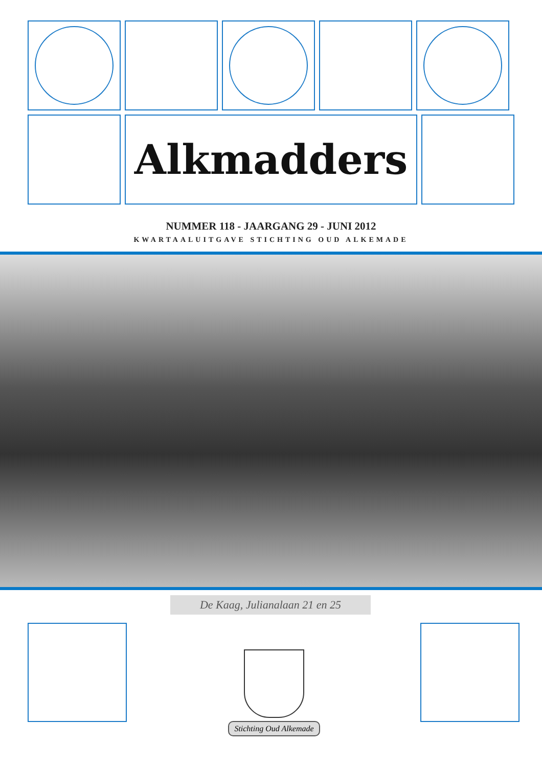Alkmadders
NUMMER 118 - JAARGANG 29 - JUNI 2012
KWARTAALUITGAVE STICHTING OUD ALKEMADE
De Kaag, Julianalaan 21 en 25
Stichting Oud Alkemade